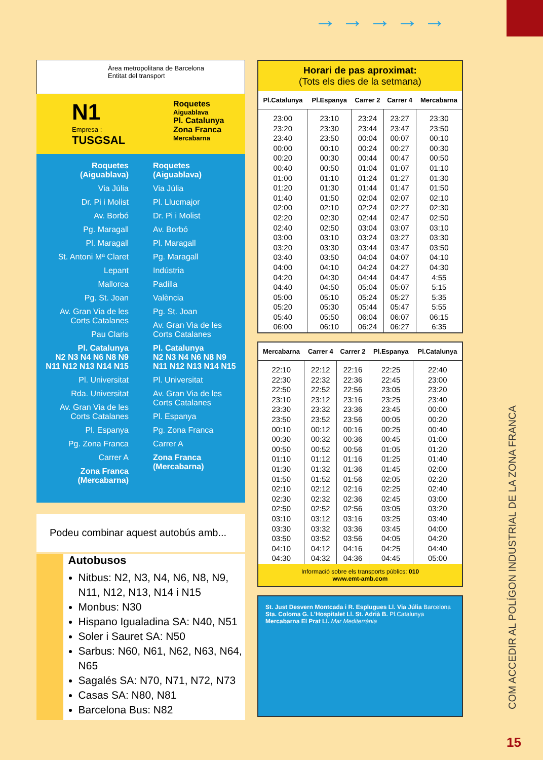→→→→→
Àrea metropolitana de Barcelona
Entitat del transport
N1
Empresa :
TUSGSAL
Roquetes
Aiguablava
Pl. Catalunya
Zona Franca
Mercabarna
Roquetes (Aiguablava)
Via Júlia
Dr. Pi i Molist
Av. Borbó
Pg. Maragall
Pl. Maragall
St. Antoni Mª Claret
Lepant
Mallorca
Pg. St. Joan
Av. Gran Via de les Corts Catalanes
Pau Claris
Pl. Catalunya
N2 N3 N4 N6 N8 N9 N11 N12 N13 N14 N15
Pl. Universitat
Rda. Universitat
Av. Gran Via de les Corts Catalanes
Pl. Espanya
Pg. Zona Franca
Carrer A
Zona Franca (Mercabarna)
Roquetes (Aiguablava)
Via Júlia
Pl. Llucmajor
Dr. Pi i Molist
Av. Borbó
Pl. Maragall
Pg. Maragall
Indústria
Padilla
València
Pg. St. Joan
Av. Gran Via de les Corts Catalanes
Pl. Catalunya
N2 N3 N4 N6 N8 N9 N11 N12 N13 N14 N15
Pl. Universitat
Av. Gran Via de les Corts Catalanes
Pl. Espanya
Pg. Zona Franca
Carrer A
Zona Franca (Mercabarna)
Podeu combinar aquest autobús amb...
Autobusos
Nitbus: N2, N3, N4, N6, N8, N9, N11, N12, N13, N14 i N15
Monbus: N30
Hispano Igualadina SA: N40, N51
Soler i Sauret SA: N50
Sarbus: N60, N61, N62, N63, N64, N65
Sagalés SA: N70, N71, N72, N73
Casas SA: N80, N81
Barcelona Bus: N82
Horari de pas aproximat:
(Tots els dies de la setmana)
| Pl.Catalunya | Pl.Espanya | Carrer 2 | Carrer 4 | Mercabarna |
| --- | --- | --- | --- | --- |
| 23:00 23:20 23:40 00:00 00:20 00:40 01:00 01:20 01:40 02:00 02:20 02:40 03:00 03:20 03:40 04:00 04:20 04:40 05:00 05:20 05:40 06:00 | 23:10 23:30 23:50 00:10 00:30 00:50 01:10 01:30 01:50 02:10 02:30 02:50 03:10 03:30 03:50 04:10 04:30 04:50 05:10 05:30 05:50 06:10 | 23:24 23:44 00:04 00:24 00:44 01:04 01:24 01:44 02:04 02:24 02:44 03:04 03:24 03:44 04:04 04:24 04:44 05:04 05:24 05:44 06:04 06:24 | 23:27 23:47 00:07 00:27 00:47 01:07 01:27 01:47 02:07 02:27 02:47 03:07 03:27 03:47 04:07 04:27 04:47 05:07 05:27 05:47 06:07 06:27 | 23:30 23:50 00:10 00:30 00:50 01:10 01:30 01:50 02:10 02:30 02:50 03:10 03:30 03:50 04:10 04:30 4:55 5:15 5:35 5:55 06:15 6:35 |
| Mercabarna | Carrer 4 | Carrer 2 | Pl.Espanya | Pl.Catalunya |
| --- | --- | --- | --- | --- |
| 22:10 22:30 22:50 23:10 23:30 23:50 00:10 00:30 00:50 01:10 01:30 01:50 02:10 02:30 02:50 03:10 03:30 03:50 04:10 04:30 | 22:12 22:32 22:52 23:12 23:32 23:52 00:12 00:32 00:52 01:12 01:32 01:52 02:12 02:32 02:52 03:12 03:32 03:52 04:12 04:32 | 22:16 22:36 22:56 23:16 23:36 23:56 00:16 00:36 00:56 01:16 01:36 01:56 02:16 02:36 02:56 03:16 03:36 03:56 04:16 04:36 | 22:25 22:45 23:05 23:25 23:45 00:05 00:25 00:45 01:05 01:25 01:45 02:05 02:25 02:45 03:05 03:25 03:45 04:05 04:25 04:45 | 22:40 23:00 23:20 23:40 00:00 00:20 00:40 01:00 01:20 01:40 02:00 02:20 02:40 03:00 03:20 03:40 04:00 04:20 04:40 05:00 |
Informació sobre els transports públics: 010
www.emt-amb.com
St. Just Desvern Montcada i R. Esplugues Ll. Via Júlia Barcelona Sta. Coloma G. L'Hospitalet Ll. St. Adrià B. Pl.Catalunya Mercabarna El Prat Ll. Mar Mediterrània
COM ACCEDIR AL POLÍGON INDUSTRIAL DE LA ZONA FRANCA
15